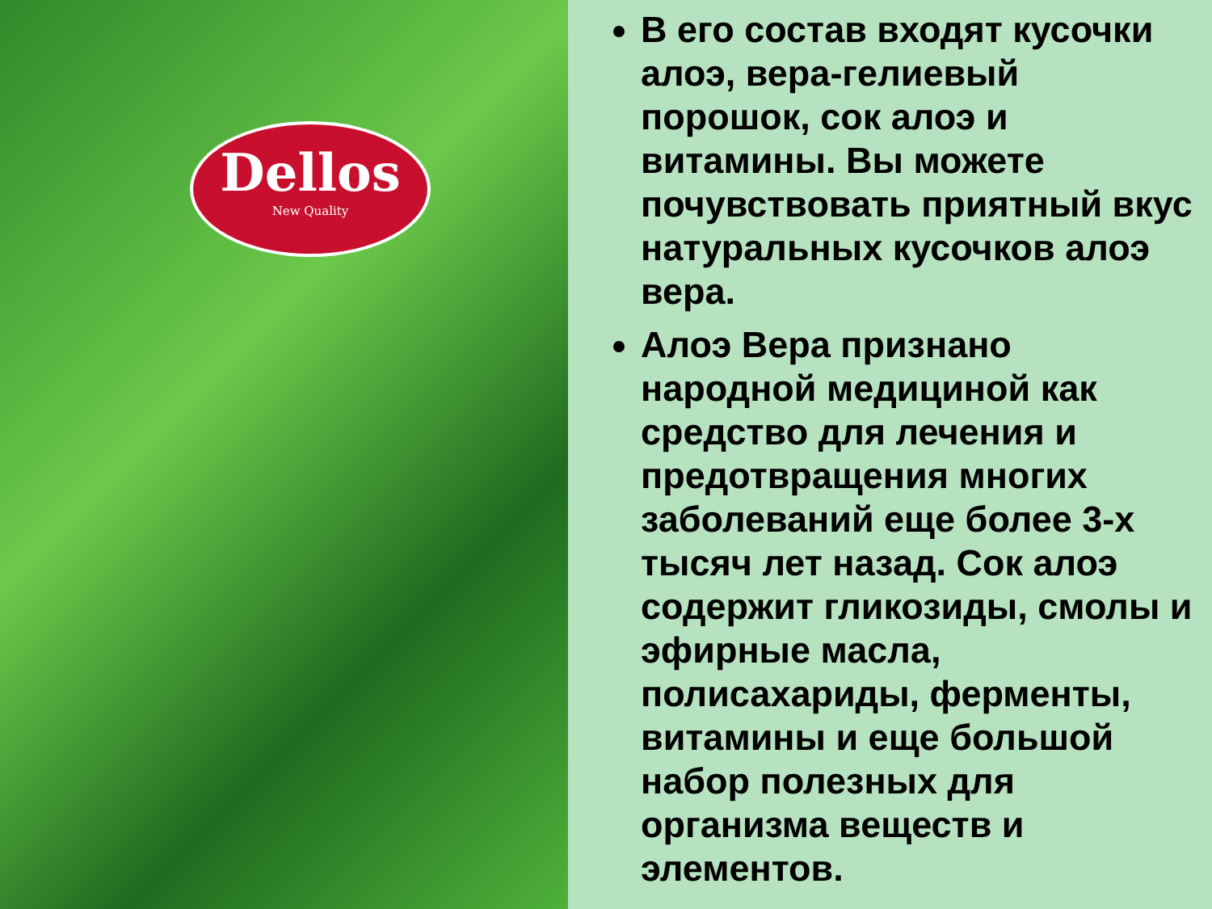Dellos
New Quality
В его состав входят кусочки алоэ, вера-гелиевый порошок, сок алоэ и витамины. Вы можете почувствовать приятный вкус натуральных кусочков алоэ вера.
Алоэ Вера признано народной медициной как средство для лечения и предотвращения многих заболеваний еще более 3-х тысяч лет назад. Сок алоэ содержит гликозиды, смолы и эфирные масла, полисахариды, ферменты, витамины и еще большой набор полезных для организма веществ и элементов.